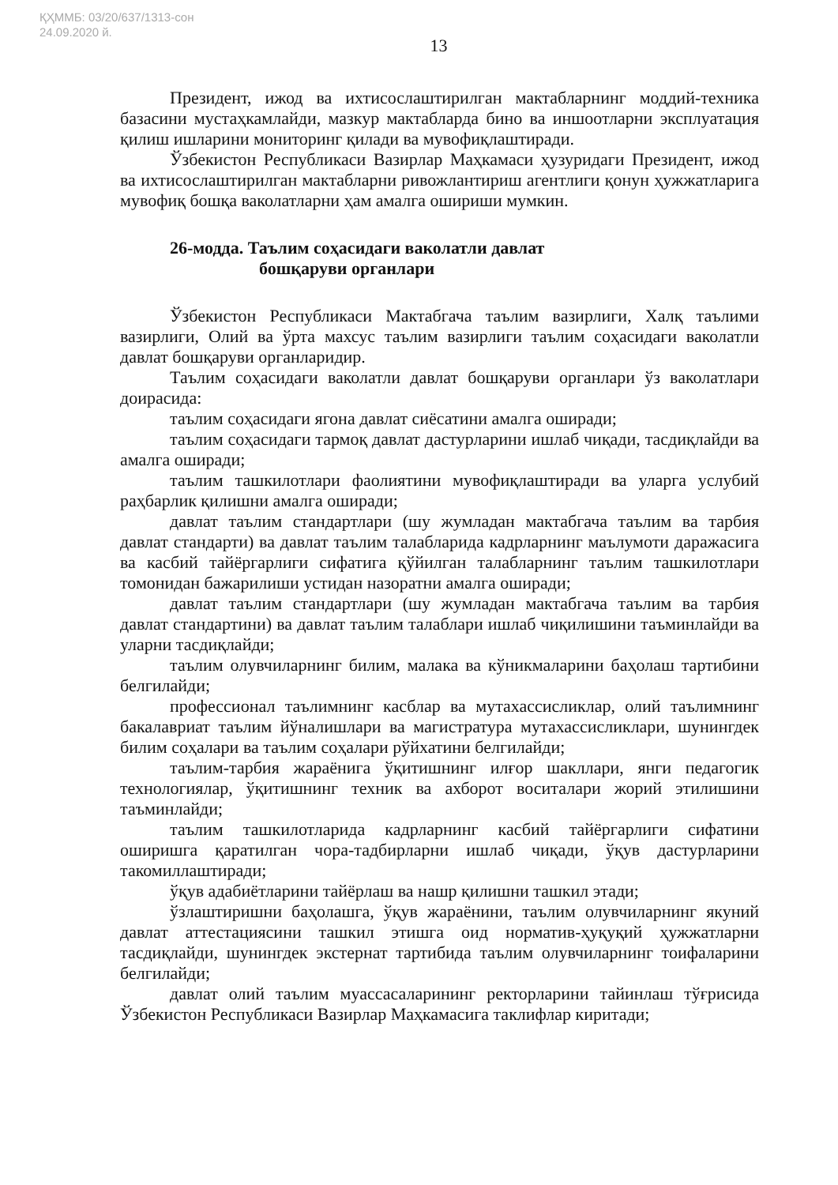ҚҲММБ: 03/20/637/1313-сон
24.09.2020 й.
13
Президент, ижод ва ихтисослаштирилган мактабларнинг моддий-техника базасини мустаҳкамлайди, мазкур мактабларда бино ва иншоотларни эксплуатация қилиш ишларини мониторинг қилади ва мувофиқлаштиради.
Ўзбекистон Республикаси Вазирлар Маҳкамаси ҳузуридаги Президент, ижод ва ихтисослаштирилган мактабларни ривожлантириш агентлиги қонун ҳужжатларига мувофиқ бошқа ваколатларни ҳам амалга ошириши мумкин.
26-модда. Таълим соҳасидаги ваколатли давлат
бошқаруви органлари
Ўзбекистон Республикаси Мактабгача таълим вазирлиги, Халқ таълими вазирлиги, Олий ва ўрта махсус таълим вазирлиги таълим соҳасидаги ваколатли давлат бошқаруви органларидир.
Таълим соҳасидаги ваколатли давлат бошқаруви органлари ўз ваколатлари доирасида:
таълим соҳасидаги ягона давлат сиёсатини амалга оширади;
таълим соҳасидаги тармоқ давлат дастурларини ишлаб чиқади, тасдиқлайди ва амалга оширади;
таълим ташкилотлари фаолиятини мувофиқлаштиради ва уларга услубий раҳбарлик қилишни амалга оширади;
давлат таълим стандартлари (шу жумладан мактабгача таълим ва тарбия давлат стандарти) ва давлат таълим талабларида кадрларнинг маълумоти даражасига ва касбий тайёргарлиги сифатига қўйилган талабларнинг таълим ташкилотлари томонидан бажарилиши устидан назоратни амалга оширади;
давлат таълим стандартлари (шу жумладан мактабгача таълим ва тарбия давлат стандартини) ва давлат таълим талаблари ишлаб чиқилишини таъминлайди ва уларни тасдиқлайди;
таълим олувчиларнинг билим, малака ва кўникмаларини баҳолаш тартибини белгилайди;
профессионал таълимнинг касблар ва мутахассисликлар, олий таълимнинг бакалавриат таълим йўналишлари ва магистратура мутахассисликлари, шунингдек билим соҳалари ва таълим соҳалари рўйхатини белгилайди;
таълим-тарбия жараёнига ўқитишнинг илғор шакллари, янги педагогик технологиялар, ўқитишнинг техник ва ахборот воситалари жорий этилишини таъминлайди;
таълим ташкилотларида кадрларнинг касбий тайёргарлиги сифатини оширишга қаратилган чора-тадбирларни ишлаб чиқади, ўқув дастурларини такомиллаштиради;
ўқув адабиётларини тайёрлаш ва нашр қилишни ташкил этади;
ўзлаштиришни баҳолашга, ўқув жараёнини, таълим олувчиларнинг якуний давлат аттестациясини ташкил этишга оид норматив-ҳуқуқий ҳужжатларни тасдиқлайди, шунингдек экстернат тартибида таълим олувчиларнинг тоифаларини белгилайди;
давлат олий таълим муассасаларининг ректорларини тайинлаш тўғрисида Ўзбекистон Республикаси Вазирлар Маҳкамасига таклифлар киритади;